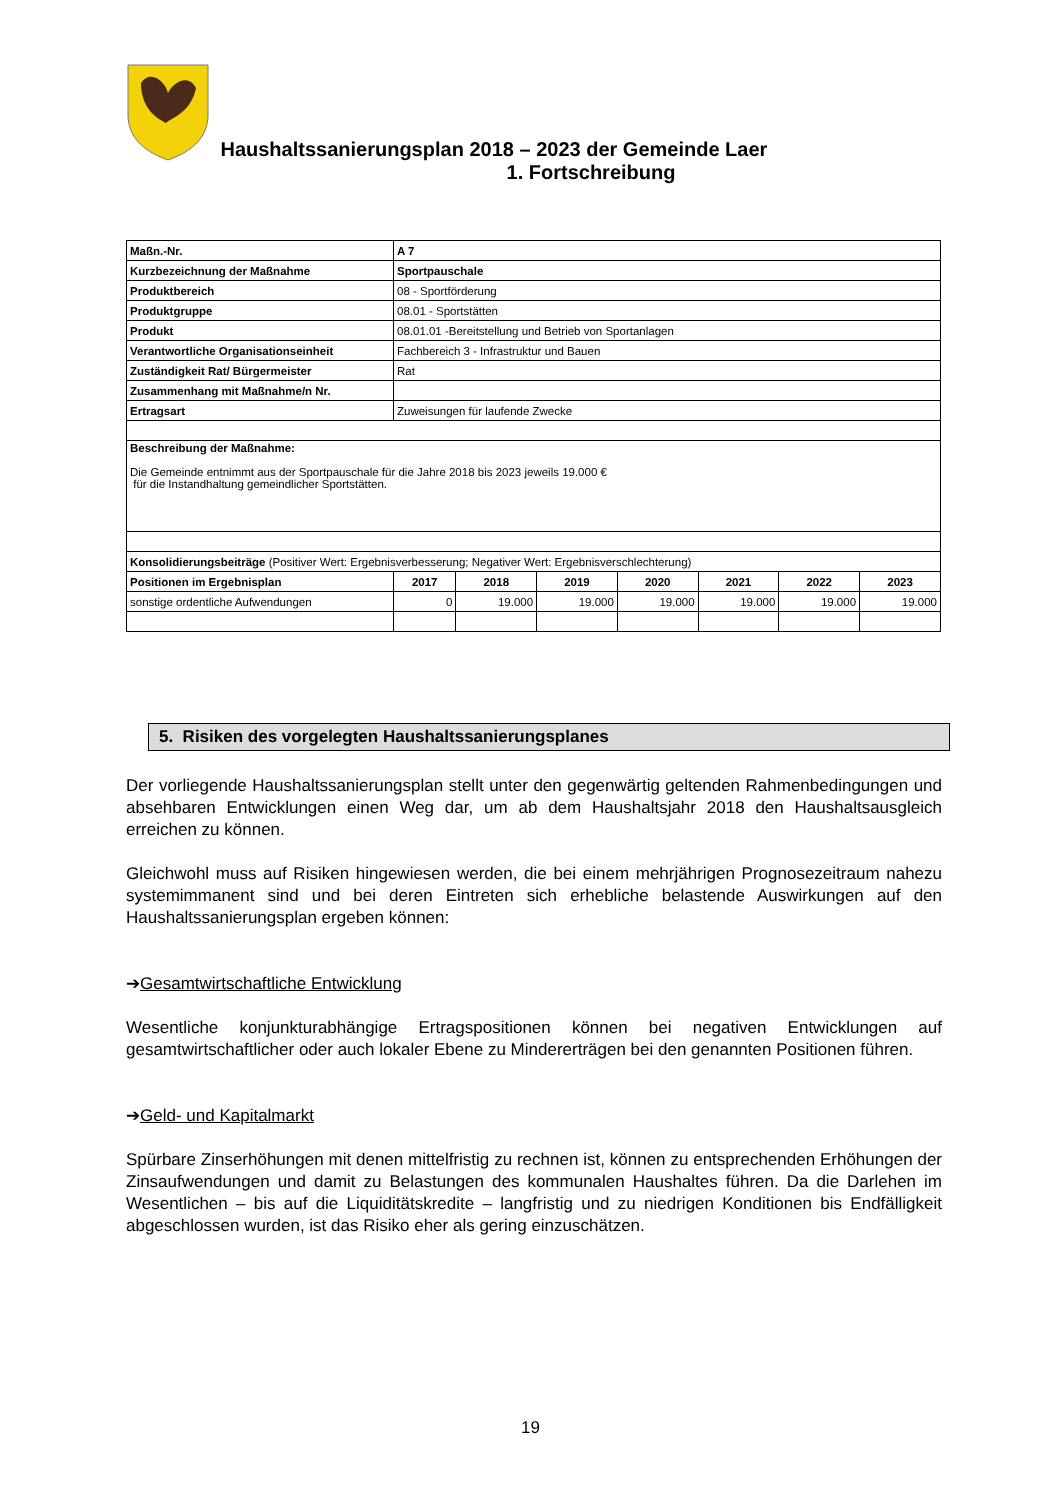Haushaltssanierungsplan 2018 – 2023 der Gemeinde Laer
1. Fortschreibung
| Maßn.-Nr. | A 7 | | | | | | |
| Kurzbezeichnung der Maßnahme | Sportpauschale | | | | | | |
| Produktbereich | 08 - Sportförderung | | | | | | |
| Produktgruppe | 08.01 - Sportstätten | | | | | | |
| Produkt | 08.01.01 -Bereitstellung und Betrieb von Sportanlagen | | | | | | |
| Verantwortliche Organisationseinheit | Fachbereich 3 - Infrastruktur und Bauen | | | | | | |
| Zuständigkeit Rat/ Bürgermeister | Rat | | | | | | |
| Zusammenhang mit Maßnahme/n Nr. | | | | | | | |
| Ertragsart | Zuweisungen für laufende Zwecke | | | | | | |
| Beschreibung der Maßnahme: Die Gemeinde entnimmt aus der Sportpauschale für die Jahre 2018 bis 2023 jeweils 19.000 € für die Instandhaltung gemeindlicher Sportstätten. | | | | | | | |
| Konsolidierungsbeiträge (Positiver Wert: Ergebnisverbesserung; Negativer Wert: Ergebnisverschlechterung) | | | | | | | |
| Positionen im Ergebnisplan | 2017 | 2018 | 2019 | 2020 | 2021 | 2022 | 2023 |
| sonstige ordentliche Aufwendungen | 0 | 19.000 | 19.000 | 19.000 | 19.000 | 19.000 | 19.000 |
5. Risiken des vorgelegten Haushaltssanierungsplanes
Der vorliegende Haushaltssanierungsplan stellt unter den gegenwärtig geltenden Rahmenbedingungen und absehbaren Entwicklungen einen Weg dar, um ab dem Haushaltsjahr 2018 den Haushaltsausgleich erreichen zu können.
Gleichwohl muss auf Risiken hingewiesen werden, die bei einem mehrjährigen Prognosezeitraum nahezu systemimmanent sind und bei deren Eintreten sich erhebliche belastende Auswirkungen auf den Haushaltssanierungsplan ergeben können:
➔Gesamtwirtschaftliche Entwicklung
Wesentliche konjunkturabhängige Ertragspositionen können bei negativen Entwicklungen auf gesamtwirtschaftlicher oder auch lokaler Ebene zu Mindererträgen bei den genannten Positionen führen.
➔Geld- und Kapitalmarkt
Spürbare Zinserhöhungen mit denen mittelfristig zu rechnen ist, können zu entsprechenden Erhöhungen der Zinsaufwendungen und damit zu Belastungen des kommunalen Haushaltes führen. Da die Darlehen im Wesentlichen – bis auf die Liquiditätskredite – langfristig und zu niedrigen Konditionen bis Endfälligkeit abgeschlossen wurden, ist das Risiko eher als gering einzuschätzen.
19